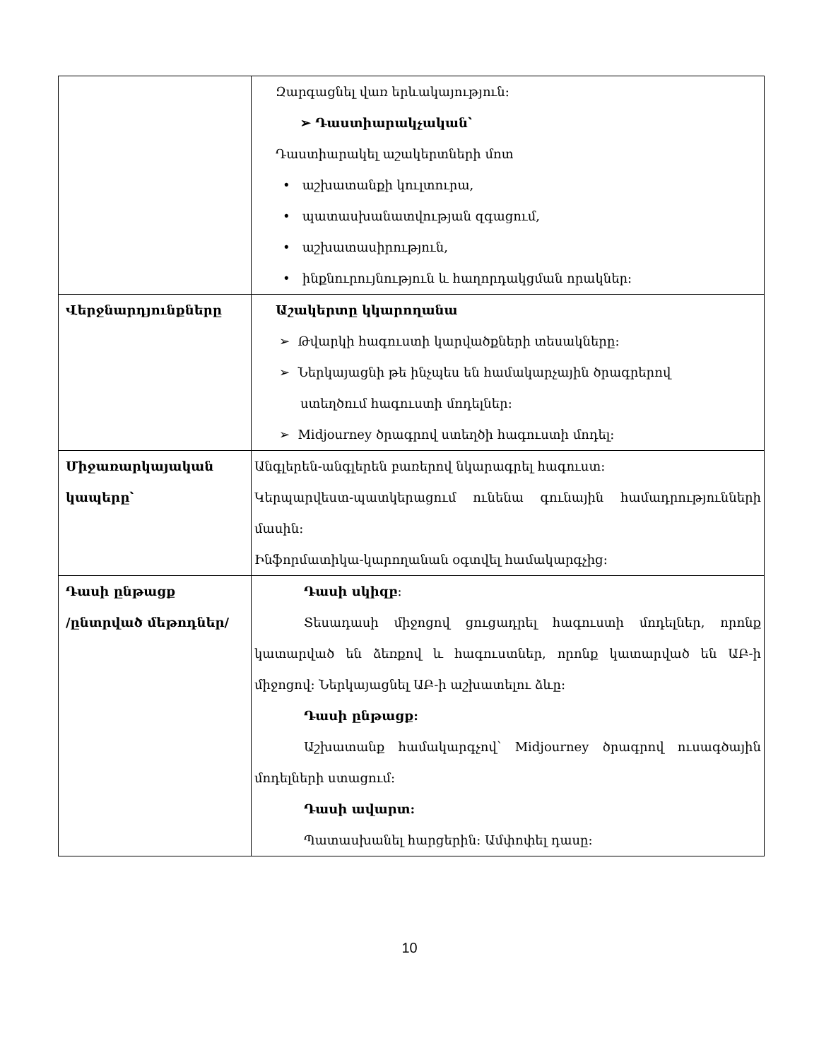| | Զարգացնել վառ երևակայություն։ ➢ Դաստիարակչական՝ Դաստիարակել աշակերտների մոտ • աշխատանքի կուլտուրա, • պատասխանատվության զգացում, • աշխատասիրություն, • ինքնուրույնություն և հաղորդակցման որակներ։ |
| Վերջնարդյունքները | Աշակերտը կկարողանա ➢ Թվարկի հագուստի կարվածքների տեսակները։ ➢ Ներկայացնի թե ինչպես են համակարչային ծրագրերով ստեղծում հագուստի մոդելներ։ ➢ Midjourney ծրագրով ստեղծի հագուստի մոդել։ |
| Միջառարկայական կապերը՝ | Անգլերեն-անգլերեն բառերով նկարագրել հագուստ։ Կերպարվեստ-պատկերացում ունենա գունային համադրությունների մասին։ Ինֆորմատիկա-կարողանան օգտվել համակարգչից։ |
| Դասի ընթացք /ընտրված մեթոդներ/ | Դասի սկիզբ ։ Տեսադասի միջոցով ցուցադրել հագուստի մոդելներ, որոնք կատարված են ձեռքով և հագուստներ, որոնք կատարված են ԱԲ-ի միջոցով։ Ներկայացնել ԱԲ-ի աշխատելու ձևը։ Դասի ընթացք: Աշխատանք համակարգչով՝ Midjourney ծրագրով ուսագծային մոդելների ստացում։ Դասի ավարտ: Պատասխանել հարցերին։ Ամփոփել դասը։ |
10